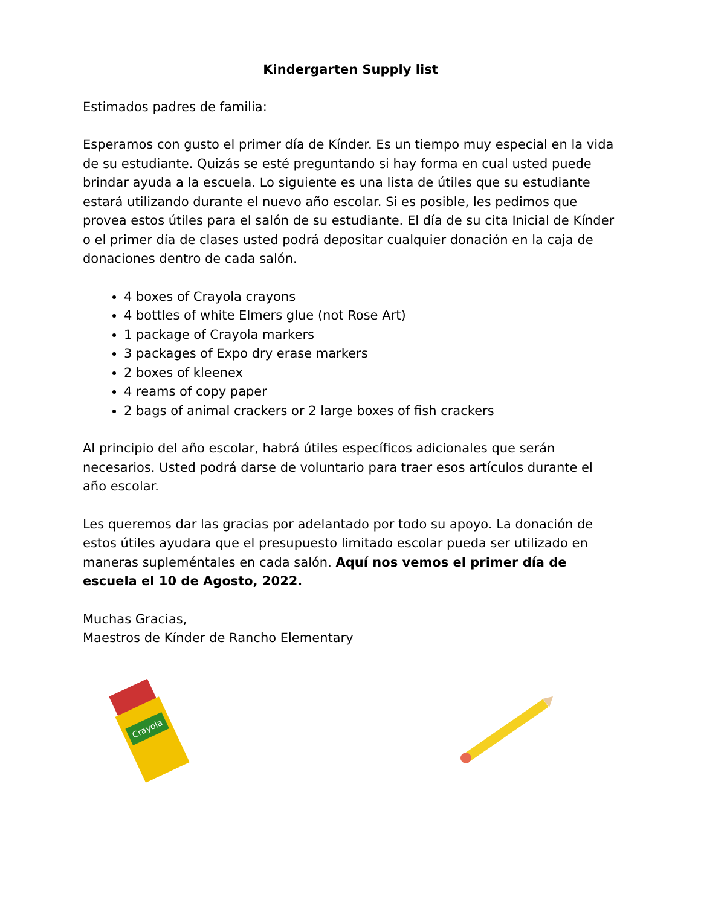Kindergarten Supply list
Estimados padres de familia:
Esperamos con gusto el primer día de Kínder. Es un tiempo muy especial en la vida de su estudiante. Quizás se esté preguntando si hay forma en cual usted puede brindar ayuda a la escuela. Lo siguiente es una lista de útiles que su estudiante estará utilizando durante el nuevo año escolar. Si es posible, les pedimos que provea estos útiles para el salón de su estudiante. El día de su cita Inicial de Kínder o el primer día de clases usted podrá depositar cualquier donación en la caja de donaciones dentro de cada salón.
4 boxes of Crayola crayons
4 bottles of white Elmers glue (not Rose Art)
1 package of Crayola markers
3 packages of Expo dry erase markers
2 boxes of kleenex
4 reams of copy paper
2 bags of animal crackers or 2 large boxes of fish crackers
Al principio del año escolar, habrá útiles específicos adicionales que serán necesarios. Usted podrá darse de voluntario para traer esos artículos durante el año escolar.
Les queremos dar las gracias por adelantado por todo su apoyo. La donación de estos útiles ayudara que el presupuesto limitado escolar pueda ser utilizado en maneras supleméntales en cada salón. Aquí nos vemos el primer día de escuela el 10 de Agosto, 2022.
Muchas Gracias,
Maestros de Kínder de Rancho Elementary
Crayola